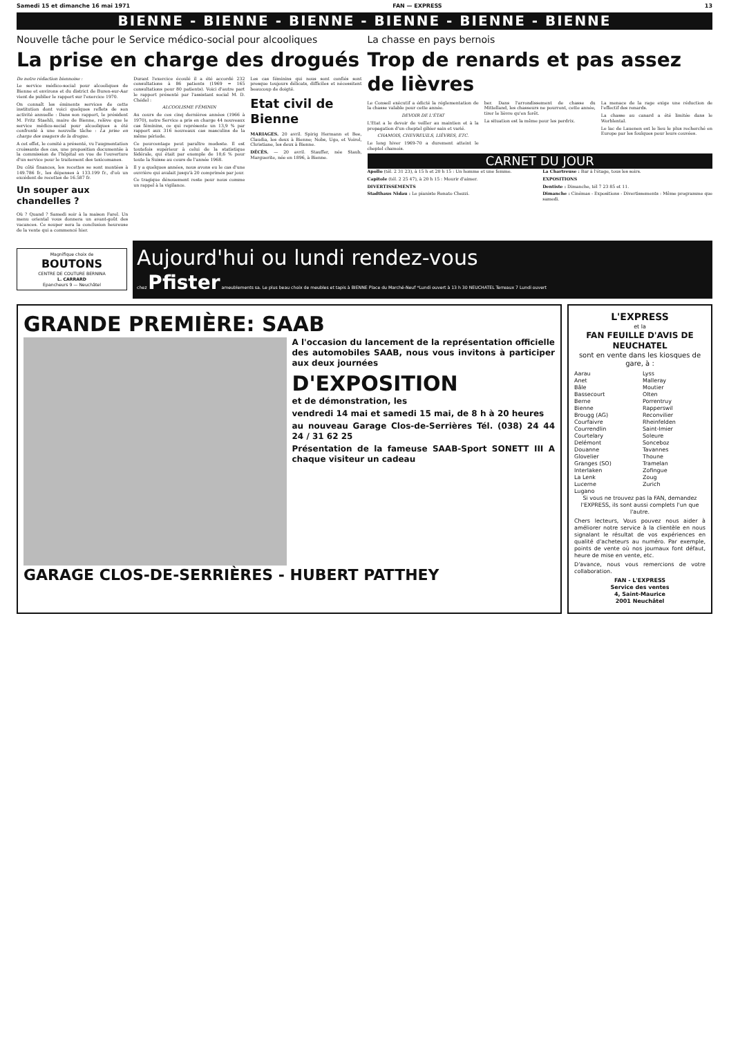Samedi 15 et dimanche 16 mai 1971 FAN — EXPRESS 13
BIENNE - BIENNE - BIENNE - BIENNE - BIENNE - BIENNE
Nouvelle tâche pour le Service médico-social pour alcooliques
La prise en charge des drogués
De notre rédaction biennoise :
Le service médico-social pour alcooliques de Bienne et environs et du district de Buren-sur-Aar vient de publier le rapport sur l'exercice 1970.
On connaît les éminents services de cette institution dont voici quelques reflets de son activité annuelle : Dans son rapport, le président M. Fritz Staehli, maire de Bienne, relève que le service médico-social pour alcooliques a été confronté à une nouvelle tâche : La prise en charge des usagers de la drogue.
A cet effet, le comité a présenté, vu l'augmentation croissante des cas, une proposition documentée à la commission de l'hôpital en vue de l'ouverture d'un service pour le traitement des toxicomanes.
Du côté finances, les recettes se sont montées à 149.786 fr., les dépenses à 133.199 fr., d'où un excédent de recettes de 16.587 fr.
Un souper aux chandelles ?
Où ? Quand ? Samedi soir à la maison Farel. Un menu oriental vous donnera un avant-goût des vacances. Ce souper sera la conclusion heureuse de la vente qui a commencé hier.
Durant l'exercice écoulé il a été accordé 232 consultations à 86 patients (1969 = 165 consultations pour 80 patients). Voici d'autre part le rapport présenté par l'assistant social M. D. Chédel :
ALCOOLISME FÉMININ
Au cours de ces cinq dernières années (1966 à 1970), notre Service a pris en charge 44 nouveaux cas féminins, ce qui représente un 13,9 % par rapport aux 316 nouveaux cas masculins de la même période.
Ce pourcentage peut paraître modeste. Il est toutefois supérieur à celui de la statistique fédérale, qui était par exemple de 10,6 % pour toute la Suisse au cours de l'année 1968.
Il y a quelques années, nous avons eu le cas d'une ouvrière qui avalait jusqu'à 20 comprimés par jour.
Ce tragique dénouement reste pour nous comme un rappel à la vigilance.
Les cas féminins qui nous sont confiés sont presque toujours délicats, difficiles et nécessitent beaucoup de doigté.
Etat civil de Bienne
MARIAGES. 20 avril. Spirig Hermann et Bee, Claudia, les deux à Bienne; Nobs, Ugo, et Voirol, Christiane, les deux à Bienne.
DÉCÈS. — 20 avril. Stauffer, née Staub, Marguerite, née en 1896, à Bienne.
La chasse en pays bernois
Trop de renards et pas assez de lièvres
Le Conseil exécutif a édicté la réglementation de la chasse valable pour cette année.
DEVOIR DE L'ÉTAT
L'Etat a le devoir de veiller au maintien et à la propagation d'un cheptel gibier sain et varié.
CHAMOIS, CHEVREUILS, LIÈVRES, ETC.
Le long hiver 1969-70 a durement atteint le cheptel chamois.
ber. Dans l'arrondissement de chasse du Mittelland, les chasseurs ne pourront, cette année, tirer le lièvre qu'en forêt.
La situation est la même pour les perdrix.
La menace de la rage exige une réduction de l'effectif des renards.
La chasse au canard a été limitée dans le Worblental.
Le lac de Lauenen est le lieu le plus recherché en Europe par les foulques pour leurs couvées.
CARNET DU JOUR
Apollo (tél. 2 31 23), à 15 h et 20 h 15 : Un homme et une femme.
Capitole (tél. 2 25 47), à 20 h 15 : Mourir d'aimer.
DIVERTISSEMENTS
Stadthaus Nidau : Le pianiste Renato Chezzi.
La Chartreuse : Bar à l'étage, tous les soirs.
EXPOSITIONS
Dentiste : Dimanche, tél 7 23 85 et 11.
Dimanche : Cinémas - Expositions - Divertissements : Même programme que samedi.
Magnifique choix de
BOUTONS
CENTRE DE COUTURE BERNINA
L. CARRARD
Epancheurs 9 — Neuchâtel
Aujourd'hui ou lundi rendez-vous
chez Pfister ameublements sa. Le plus beau choix de meubles et tapis à BIENNE Place du Marché-Neuf *Lundi ouvert à 13 h 30 NEUCHATEL Terreaux 7 Lundi ouvert
GRANDE PREMIÈRE: SAAB
A l'occasion du lancement de la représentation officielle des automobiles SAAB, nous vous invitons à participer aux deux journées
D'EXPOSITION
et de démonstration, les
vendredi 14 mai et samedi 15 mai, de 8 h à 20 heures
au nouveau Garage Clos-de-Serrières Tél. (038) 24 44 24 / 31 62 25
Présentation de la fameuse SAAB-Sport SONETT III A chaque visiteur un cadeau
GARAGE CLOS-DE-SERRIÈRES - HUBERT PATTHEY
L'EXPRESS
et la
FAN FEUILLE D'AVIS DE NEUCHATEL
sont en vente dans les kiosques de gare, à :
Aarau
Anet
Bâle
Bassecourt
Berne
Bienne
Brougg (AG)
Courfaivre
Courrendlin
Courtelary
Delémont
Douanne
Glovelier
Granges (SO)
Interlaken
La Lenk
Lucerne
Lugano
Lyss
Malleray
Moutier
Olten
Porrentruy
Rapperswil
Reconvilier
Rheinfelden
Saint-Imier
Soleure
Sonceboz
Tavannes
Thoune
Tramelan
Zofingue
Zoug
Zurich
Si vous ne trouvez pas la FAN, demandez l'EXPRESS, ils sont aussi complets l'un que l'autre.
Chers lecteurs, Vous pouvez nous aider à améliorer notre service à la clientèle en nous signalant le résultat de vos expériences en qualité d'acheteurs au numéro. Par exemple, points de vente où nos journaux font défaut, heure de mise en vente, etc.
D'avance, nous vous remercions de votre collaboration.
FAN - L'EXPRESS
Service des ventes
4, Saint-Maurice
2001 Neuchâtel